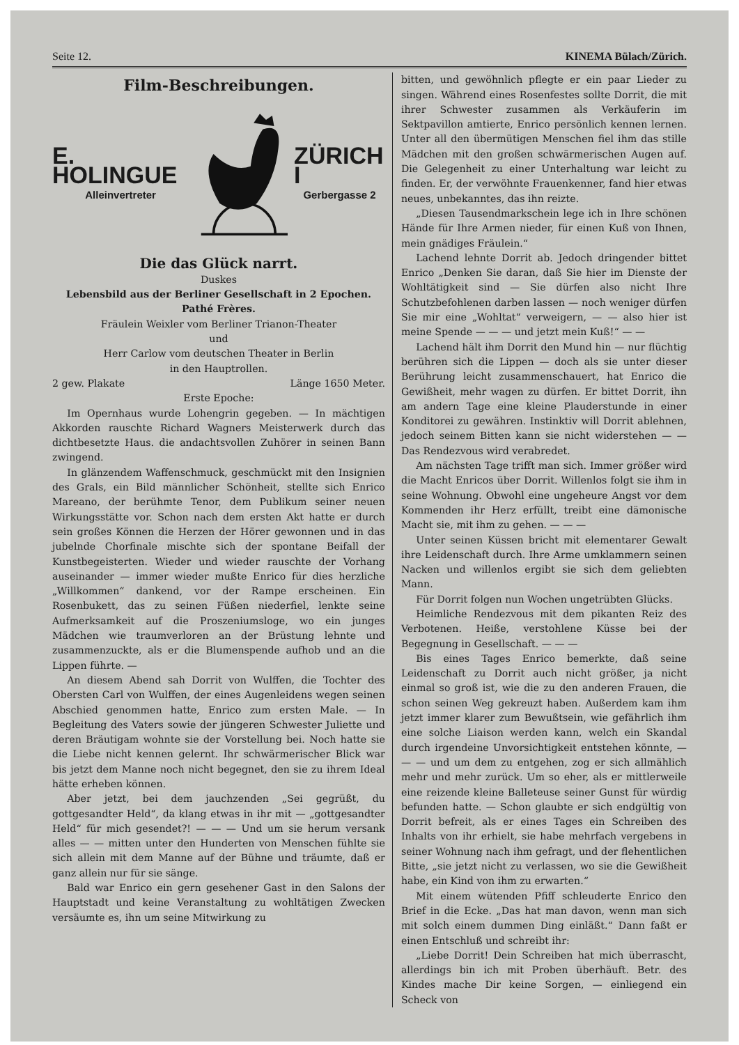Seite 12. KINEMA Bülach/Zürich.
Film-Beschreibungen.
E. HOLINGUE
Alleinvertreter
ZÜRICH I
Gerbergasse 2
Die das Glück narrt.
Duskes
Lebensbild aus der Berliner Gesellschaft in 2 Epochen.
Pathé Frères.
Fräulein Weixler vom Berliner Trianon-Theater
und
Herr Carlow vom deutschen Theater in Berlin
in den Hauptrollen.
2 gew. Plakate Länge 1650 Meter.
Erste Epoche:
Im Opernhaus wurde Lohengrin gegeben. — In mächtigen Akkorden rauschte Richard Wagners Meisterwerk durch das dichtbesetzte Haus. die andachtsvollen Zuhörer in seinen Bann zwingend.
In glänzendem Waffenschmuck, geschmückt mit den Insignien des Grals, ein Bild männlicher Schönheit, stellte sich Enrico Mareano, der berühmte Tenor, dem Publikum seiner neuen Wirkungsstätte vor. Schon nach dem ersten Akt hatte er durch sein großes Können die Herzen der Hörer gewonnen und in das jubelnde Chorfinale mischte sich der spontane Beifall der Kunstbegeisterten. Wieder und wieder rauschte der Vorhang auseinander — immer wieder mußte Enrico für dies herzliche „Willkommen“ dankend, vor der Rampe erscheinen. Ein Rosenbukett, das zu seinen Füßen niederfiel, lenkte seine Aufmerksamkeit auf die Proszeniumsloge, wo ein junges Mädchen wie traumverloren an der Brüstung lehnte und zusammenzuckte, als er die Blumenspende aufhob und an die Lippen führte. —
An diesem Abend sah Dorrit von Wulffen, die Tochter des Obersten Carl von Wulffen, der eines Augenleidens wegen seinen Abschied genommen hatte, Enrico zum ersten Male. — In Begleitung des Vaters sowie der jüngeren Schwester Juliette und deren Bräutigam wohnte sie der Vorstellung bei. Noch hatte sie die Liebe nicht kennen gelernt. Ihr schwärmerischer Blick war bis jetzt dem Manne noch nicht begegnet, den sie zu ihrem Ideal hätte erheben können.
Aber jetzt, bei dem jauchzenden „Sei gegrüßt, du gottgesandter Held“, da klang etwas in ihr mit — „gottgesandter Held“ für mich gesendet?! — — — Und um sie herum versank alles — — mitten unter den Hunderten von Menschen fühlte sie sich allein mit dem Manne auf der Bühne und träumte, daß er ganz allein nur für sie sänge.
Bald war Enrico ein gern gesehener Gast in den Salons der Hauptstadt und keine Veranstaltung zu wohltätigen Zwecken versäumte es, ihn um seine Mitwirkung zu
bitten, und gewöhnlich pflegte er ein paar Lieder zu singen. Während eines Rosenfestes sollte Dorrit, die mit ihrer Schwester zusammen als Verkäuferin im Sektpavillon amtierte, Enrico persönlich kennen lernen. Unter all den übermütigen Menschen fiel ihm das stille Mädchen mit den großen schwärmerischen Augen auf. Die Gelegenheit zu einer Unterhaltung war leicht zu finden. Er, der verwöhnte Frauenkenner, fand hier etwas neues, unbekanntes, das ihn reizte.
„Diesen Tausendmarkschein lege ich in Ihre schönen Hände für Ihre Armen nieder, für einen Kuß von Ihnen, mein gnädiges Fräulein.“
Lachend lehnte Dorrit ab. Jedoch dringender bittet Enrico „Denken Sie daran, daß Sie hier im Dienste der Wohltätigkeit sind — Sie dürfen also nicht Ihre Schutzbefohlenen darben lassen — noch weniger dürfen Sie mir eine „Wohltat“ verweigern, — — also hier ist meine Spende — — — und jetzt mein Kuß!“ — —
Lachend hält ihm Dorrit den Mund hin — nur flüchtig berühren sich die Lippen — doch als sie unter dieser Berührung leicht zusammenschauert, hat Enrico die Gewißheit, mehr wagen zu dürfen. Er bittet Dorrit, ihn am andern Tage eine kleine Plauderstunde in einer Konditorei zu gewähren. Instinktiv will Dorrit ablehnen, jedoch seinem Bitten kann sie nicht widerstehen — — Das Rendezvous wird verabredet.
Am nächsten Tage trifft man sich. Immer größer wird die Macht Enricos über Dorrit. Willenlos folgt sie ihm in seine Wohnung. Obwohl eine ungeheure Angst vor dem Kommenden ihr Herz erfüllt, treibt eine dämonische Macht sie, mit ihm zu gehen. — — —
Unter seinen Küssen bricht mit elementarer Gewalt ihre Leidenschaft durch. Ihre Arme umklammern seinen Nacken und willenlos ergibt sie sich dem geliebten Mann.
Für Dorrit folgen nun Wochen ungetrübten Glücks.
Heimliche Rendezvous mit dem pikanten Reiz des Verbotenen. Heiße, verstohlene Küsse bei der Begegnung in Gesellschaft. — — —
Bis eines Tages Enrico bemerkte, daß seine Leidenschaft zu Dorrit auch nicht größer, ja nicht einmal so groß ist, wie die zu den anderen Frauen, die schon seinen Weg gekreuzt haben. Außerdem kam ihm jetzt immer klarer zum Bewußtsein, wie gefährlich ihm eine solche Liaison werden kann, welch ein Skandal durch irgendeine Unvorsichtigkeit entstehen könnte, — — — und um dem zu entgehen, zog er sich allmählich mehr und mehr zurück. Um so eher, als er mittlerweile eine reizende kleine Balleteuse seiner Gunst für würdig befunden hatte. — Schon glaubte er sich endgültig von Dorrit befreit, als er eines Tages ein Schreiben des Inhalts von ihr erhielt, sie habe mehrfach vergebens in seiner Wohnung nach ihm gefragt, und der flehentlichen Bitte, „sie jetzt nicht zu verlassen, wo sie die Gewißheit habe, ein Kind von ihm zu erwarten.“
Mit einem wütenden Pfiff schleuderte Enrico den Brief in die Ecke. „Das hat man davon, wenn man sich mit solch einem dummen Ding einläßt.“ Dann faßt er einen Entschluß und schreibt ihr:
„Liebe Dorrit! Dein Schreiben hat mich überrascht, allerdings bin ich mit Proben überhäuft. Betr. des Kindes mache Dir keine Sorgen, — einliegend ein Scheck von